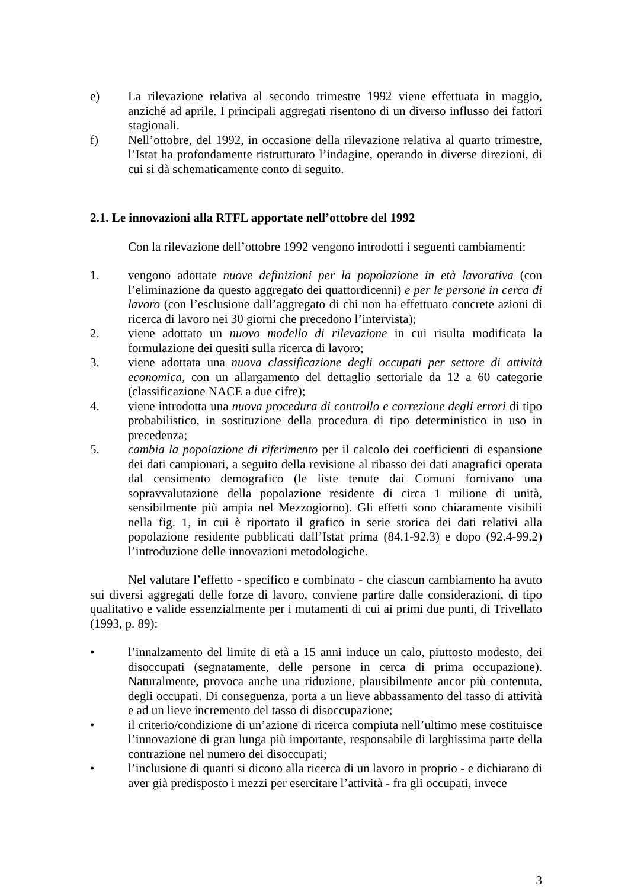e) La rilevazione relativa al secondo trimestre 1992 viene effettuata in maggio, anziché ad aprile. I principali aggregati risentono di un diverso influsso dei fattori stagionali.
f) Nell’ottobre, del 1992, in occasione della rilevazione relativa al quarto trimestre, l’Istat ha profondamente ristrutturato l’indagine, operando in diverse direzioni, di cui si dà schematicamente conto di seguito.
2.1. Le innovazioni alla RTFL apportate nell’ottobre del 1992
Con la rilevazione dell’ottobre 1992 vengono introdotti i seguenti cambiamenti:
1. vengono adottate nuove definizioni per la popolazione in età lavorativa (con l’eliminazione da questo aggregato dei quattordicenni) e per le persone in cerca di lavoro (con l’esclusione dall’aggregato di chi non ha effettuato concrete azioni di ricerca di lavoro nei 30 giorni che precedono l’intervista);
2. viene adottato un nuovo modello di rilevazione in cui risulta modificata la formulazione dei quesiti sulla ricerca di lavoro;
3. viene adottata una nuova classificazione degli occupati per settore di attività economica, con un allargamento del dettaglio settoriale da 12 a 60 categorie (classificazione NACE a due cifre);
4. viene introdotta una nuova procedura di controllo e correzione degli errori di tipo probabilistico, in sostituzione della procedura di tipo deterministico in uso in precedenza;
5. cambia la popolazione di riferimento per il calcolo dei coefficienti di espansione dei dati campionari, a seguito della revisione al ribasso dei dati anagrafici operata dal censimento demografico (le liste tenute dai Comuni fornivano una sopravvalutazione della popolazione residente di circa 1 milione di unità, sensibilmente più ampia nel Mezzogiorno). Gli effetti sono chiaramente visibili nella fig. 1, in cui è riportato il grafico in serie storica dei dati relativi alla popolazione residente pubblicati dall’Istat prima (84.1-92.3) e dopo (92.4-99.2) l’introduzione delle innovazioni metodologiche.
Nel valutare l’effetto - specifico e combinato - che ciascun cambiamento ha avuto sui diversi aggregati delle forze di lavoro, conviene partire dalle considerazioni, di tipo qualitativo e valide essenzialmente per i mutamenti di cui ai primi due punti, di Trivellato (1993, p. 89):
• l’innalzamento del limite di età a 15 anni induce un calo, piuttosto modesto, dei disoccupati (segnatamente, delle persone in cerca di prima occupazione). Naturalmente, provoca anche una riduzione, plausibilmente ancor più contenuta, degli occupati. Di conseguenza, porta a un lieve abbassamento del tasso di attività e ad un lieve incremento del tasso di disoccupazione;
• il criterio/condizione di un’azione di ricerca compiuta nell’ultimo mese costituisce l’innovazione di gran lunga più importante, responsabile di larghissima parte della contrazione nel numero dei disoccupati;
• l’inclusione di quanti si dicono alla ricerca di un lavoro in proprio - e dichiarano di aver già predisposto i mezzi per esercitare l’attività - fra gli occupati, invece
3